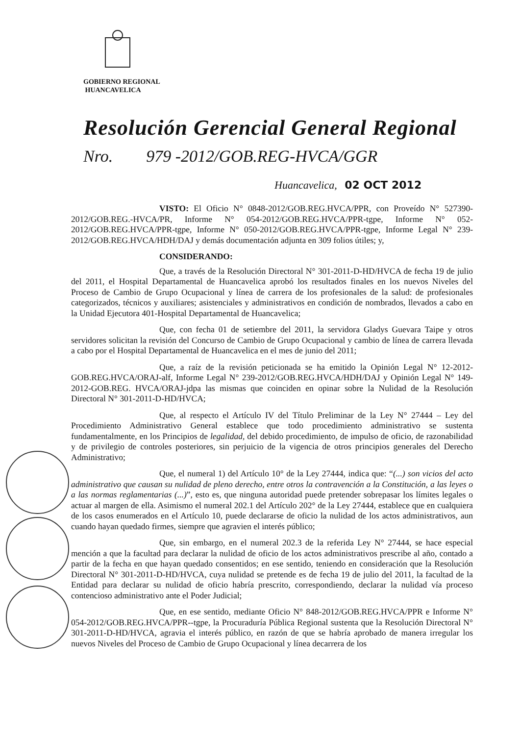GOBIERNO REGIONAL
HUANCAVELICA
Resolución Gerencial General Regional
Nro. 979 -2012/GOB.REG-HVCA/GGR
Huancavelica, 02 OCT 2012
VISTO: El Oficio N° 0848-2012/GOB.REG.HVCA/PPR, con Proveído N° 527390-2012/GOB.REG.-HVCA/PR, Informe N° 054-2012/GOB.REG.HVCA/PPR-tgpe, Informe N° 052-2012/GOB.REG.HVCA/PPR-tgpe, Informe N° 050-2012/GOB.REG.HVCA/PPR-tgpe, Informe Legal N° 239-2012/GOB.REG.HVCA/HDH/DAJ y demás documentación adjunta en 309 folios útiles; y,
CONSIDERANDO:
Que, a través de la Resolución Directoral N° 301-2011-D-HD/HVCA de fecha 19 de julio del 2011, el Hospital Departamental de Huancavelica aprobó los resultados finales en los nuevos Niveles del Proceso de Cambio de Grupo Ocupacional y línea de carrera de los profesionales de la salud: de profesionales categorizados, técnicos y auxiliares; asistenciales y administrativos en condición de nombrados, llevados a cabo en la Unidad Ejecutora 401-Hospital Departamental de Huancavelica;
Que, con fecha 01 de setiembre del 2011, la servidora Gladys Guevara Taipe y otros servidores solicitan la revisión del Concurso de Cambio de Grupo Ocupacional y cambio de línea de carrera llevada a cabo por el Hospital Departamental de Huancavelica en el mes de junio del 2011;
Que, a raíz de la revisión peticionada se ha emitido la Opinión Legal N° 12-2012-GOB.REG.HVCA/ORAJ-alf, Informe Legal N° 239-2012/GOB.REG.HVCA/HDH/DAJ y Opinión Legal N° 149-2012-GOB.REG. HVCA/ORAJ-jdpa las mismas que coinciden en opinar sobre la Nulidad de la Resolución Directoral N° 301-2011-D-HD/HVCA;
Que, al respecto el Artículo IV del Título Preliminar de la Ley N° 27444 – Ley del Procedimiento Administrativo General establece que todo procedimiento administrativo se sustenta fundamentalmente, en los Principios de legalidad, del debido procedimiento, de impulso de oficio, de razonabilidad y de privilegio de controles posteriores, sin perjuicio de la vigencia de otros principios generales del Derecho Administrativo;
Que, el numeral 1) del Artículo 10° de la Ley 27444, indica que: “(...) son vicios del acto administrativo que causan su nulidad de pleno derecho, entre otros la contravención a la Constitución, a las leyes o a las normas reglamentarias (...)”, esto es, que ninguna autoridad puede pretender sobrepasar los límites legales o actuar al margen de ella. Asimismo el numeral 202.1 del Artículo 202° de la Ley 27444, establece que en cualquiera de los casos enumerados en el Artículo 10, puede declararse de oficio la nulidad de los actos administrativos, aun cuando hayan quedado firmes, siempre que agravien el interés público;
Que, sin embargo, en el numeral 202.3 de la referida Ley N° 27444, se hace especial mención a que la facultad para declarar la nulidad de oficio de los actos administrativos prescribe al año, contado a partir de la fecha en que hayan quedado consentidos; en ese sentido, teniendo en consideración que la Resolución Directoral N° 301-2011-D-HD/HVCA, cuya nulidad se pretende es de fecha 19 de julio del 2011, la facultad de la Entidad para declarar su nulidad de oficio habría prescrito, correspondiendo, declarar la nulidad vía proceso contencioso administrativo ante el Poder Judicial;
Que, en ese sentido, mediante Oficio N° 848-2012/GOB.REG.HVCA/PPR e Informe N° 054-2012/GOB.REG.HVCA/PPR--tgpe, la Procuraduría Pública Regional sustenta que la Resolución Directoral N° 301-2011-D-HD/HVCA, agravia el interés público, en razón de que se habría aprobado de manera irregular los nuevos Niveles del Proceso de Cambio de Grupo Ocupacional y línea decarrera de los